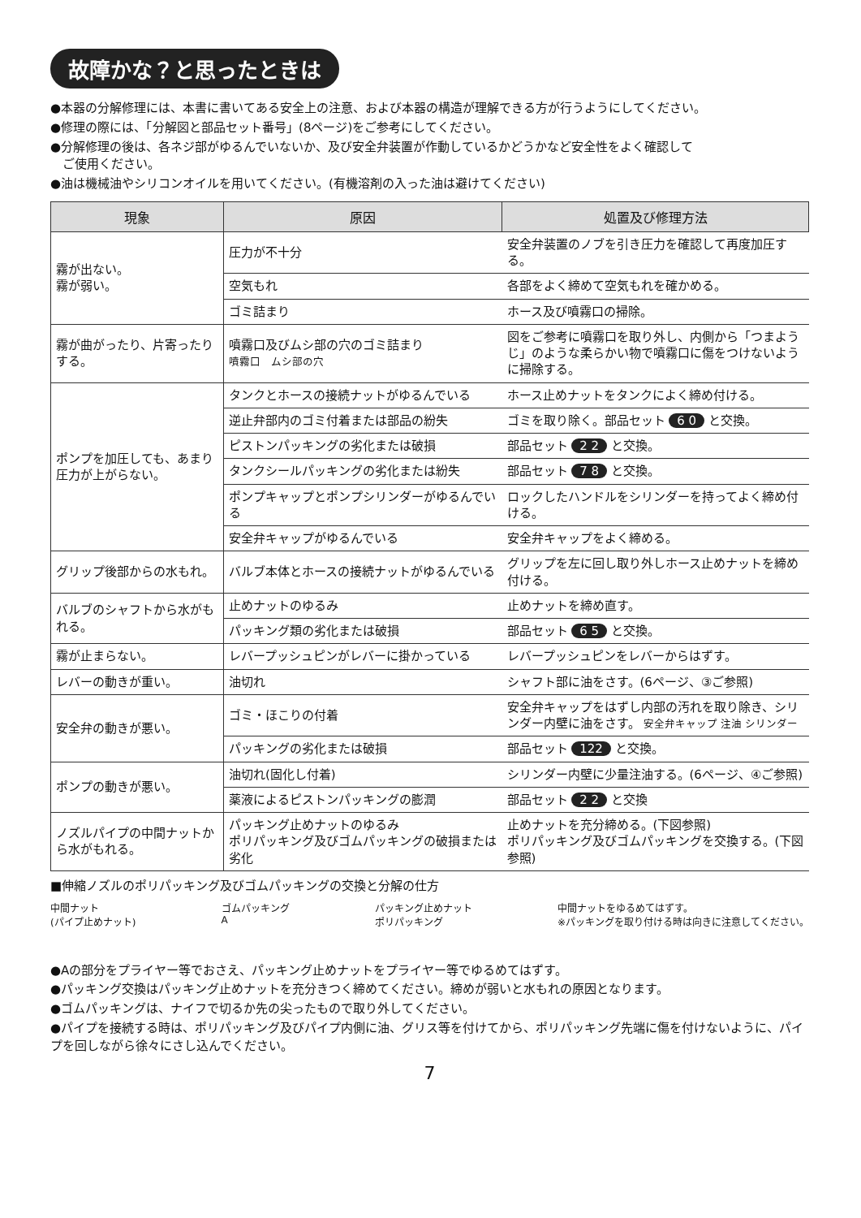故障かな？と思ったときは
●本器の分解修理には、本書に書いてある安全上の注意、および本器の構造が理解できる方が行うようにしてください。
●修理の際には、「分解図と部品セット番号」(8ページ)をご参考にしてください。
●分解修理の後は、各ネジ部がゆるんでいないか、及び安全弁装置が作動しているかどうかなど安全性をよく確認して
　ご使用ください。
●油は機械油やシリコンオイルを用いてください。(有機溶剤の入った油は避けてください)
| 現象 | 原因 | 処置及び修理方法 |
| --- | --- | --- |
| 霧が出ない。 霧が弱い。 | 圧力が不十分 | 安全弁装置のノブを引き圧力を確認して再度加圧する。 |
| | 空気もれ | 各部をよく締めて空気もれを確かめる。 |
| | ゴミ詰まり | ホース及び噴霧口の掃除。 |
| 霧が曲がったり、片寄ったりする。 | 噴霧口及びムシ部の穴のゴミ詰まり 噴霧口 ムシ部の穴 | 図をご参考に噴霧口を取り外し、内側から「つまようじ」のような柔らかい物で噴霧口に傷をつけないように掃除する。 |
| ポンプを加圧しても、あまり圧力が上がらない。 | タンクとホースの接続ナットがゆるんでいる | ホース止めナットをタンクによく締め付ける。 |
| | 逆止弁部内のゴミ付着または部品の紛失 | ゴミを取り除く。部品セット 6 0 と交換。 |
| | ピストンパッキングの劣化または破損 | 部品セット 2 2 と交換。 |
| | タンクシールパッキングの劣化または紛失 | 部品セット 7 8 と交換。 |
| | ポンプキャップとポンプシリンダーがゆるんでいる | ロックしたハンドルをシリンダーを持ってよく締め付ける。 |
| | 安全弁キャップがゆるんでいる | 安全弁キャップをよく締める。 |
| グリップ後部からの水もれ。 | バルブ本体とホースの接続ナットがゆるんでいる | グリップを左に回し取り外しホース止めナットを締め付ける。 |
| バルブのシャフトから水がもれる。 | 止めナットのゆるみ | 止めナットを締め直す。 |
| | パッキング類の劣化または破損 | 部品セット 6 5 と交換。 |
| 霧が止まらない。 | レバープッシュピンがレバーに掛かっている | レバープッシュピンをレバーからはずす。 |
| レバーの動きが重い。 | 油切れ | シャフト部に油をさす。(6ページ、③ご参照) |
| 安全弁の動きが悪い。 | ゴミ・ほこりの付着 | 安全弁キャップをはずし内部の汚れを取り除き、シリンダー内壁に油をさす。 安全弁キャップ 注油 シリンダー |
| | パッキングの劣化または破損 | 部品セット 122 と交換。 |
| ポンプの動きが悪い。 | 油切れ(固化し付着) | シリンダー内壁に少量注油する。(6ページ、④ご参照) |
| | 薬液によるピストンパッキングの膨潤 | 部品セット 2 2 と交換 |
| ノズルパイプの中間ナットから水がもれる。 | パッキング止めナットのゆるみ ポリパッキング及びゴムパッキングの破損または劣化 | 止めナットを充分締める。(下図参照) ポリパッキング及びゴムパッキングを交換する。(下図参照) |
■伸縮ノズルのポリパッキング及びゴムパッキングの交換と分解の仕方
中間ナット
(パイプ止めナット) ゴムパッキング
A パッキング止めナット
ポリパッキング 中間ナットをゆるめてはずす。
※パッキングを取り付ける時は向きに注意してください。
●Aの部分をプライヤー等でおさえ、パッキング止めナットをプライヤー等でゆるめてはずす。
●パッキング交換はパッキング止めナットを充分きつく締めてください。締めが弱いと水もれの原因となります。
●ゴムパッキングは、ナイフで切るか先の尖ったもので取り外してください。
●パイプを接続する時は、ポリパッキング及びパイプ内側に油、グリス等を付けてから、ポリパッキング先端に傷を付けないように、パイプを回しながら徐々にさし込んでください。
7